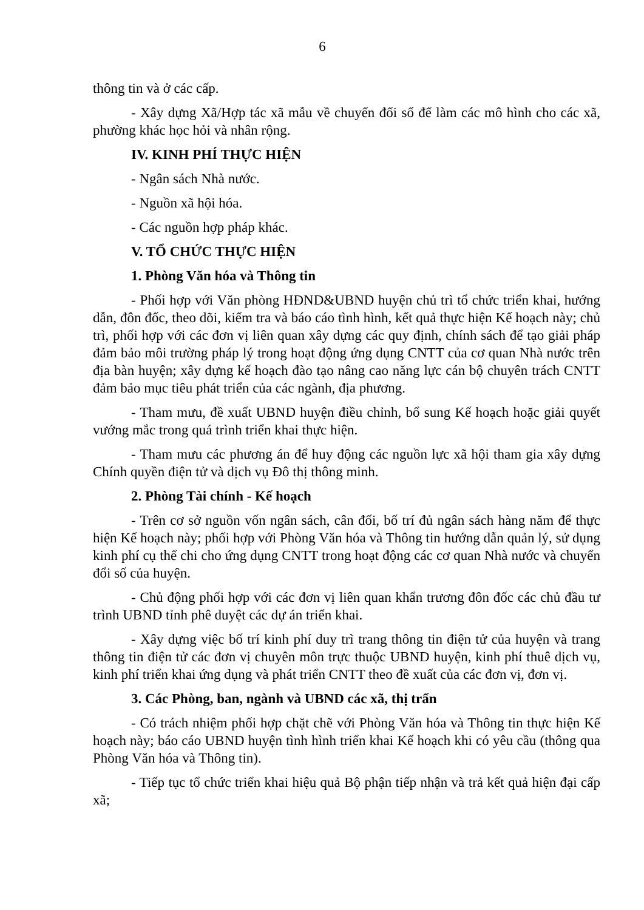6
thông tin và ở các cấp.
- Xây dựng Xã/Hợp tác xã mẫu về chuyển đổi số để làm các mô hình cho các xã, phường khác học hỏi và nhân rộng.
IV. KINH PHÍ THỰC HIỆN
- Ngân sách Nhà nước.
- Nguồn xã hội hóa.
- Các nguồn hợp pháp khác.
V. TỔ CHỨC THỰC HIỆN
1. Phòng Văn hóa và Thông tin
- Phối hợp với Văn phòng HĐND&UBND huyện chủ trì tổ chức triển khai, hướng dẫn, đôn đốc, theo dõi, kiểm tra và báo cáo tình hình, kết quả thực hiện Kế hoạch này; chủ trì, phối hợp với các đơn vị liên quan xây dựng các quy định, chính sách để tạo giải pháp đảm bảo môi trường pháp lý trong hoạt động ứng dụng CNTT của cơ quan Nhà nước trên địa bàn huyện; xây dựng kế hoạch đào tạo nâng cao năng lực cán bộ chuyên trách CNTT đảm bảo mục tiêu phát triển của các ngành, địa phương.
- Tham mưu, đề xuất UBND huyện điều chỉnh, bổ sung Kế hoạch hoặc giải quyết vướng mắc trong quá trình triển khai thực hiện.
- Tham mưu các phương án để huy động các nguồn lực xã hội tham gia xây dựng Chính quyền điện tử và dịch vụ Đô thị thông minh.
2. Phòng Tài chính - Kế hoạch
- Trên cơ sở nguồn vốn ngân sách, cân đối, bố trí đủ ngân sách hàng năm để thực hiện Kế hoạch này; phối hợp với Phòng Văn hóa và Thông tin hướng dẫn quản lý, sử dụng kinh phí cụ thể chi cho ứng dụng CNTT trong hoạt động các cơ quan Nhà nước và chuyển đổi số của huyện.
- Chủ động phối hợp với các đơn vị liên quan khẩn trương đôn đốc các chủ đầu tư trình UBND tỉnh phê duyệt các dự án triển khai.
- Xây dựng việc bố trí kinh phí duy trì trang thông tin điện tử của huyện và trang thông tin điện tử các đơn vị chuyên môn trực thuộc UBND huyện, kinh phí thuê dịch vụ, kinh phí triển khai ứng dụng và phát triển CNTT theo đề xuất của các đơn vị, đơn vị.
3. Các Phòng, ban, ngành và UBND các xã, thị trấn
- Có trách nhiệm phối hợp chặt chẽ với Phòng Văn hóa và Thông tin thực hiện Kế hoạch này; báo cáo UBND huyện tình hình triển khai Kế hoạch khi có yêu cầu (thông qua Phòng Văn hóa và Thông tin).
- Tiếp tục tổ chức triển khai hiệu quả Bộ phận tiếp nhận và trả kết quả hiện đại cấp xã;